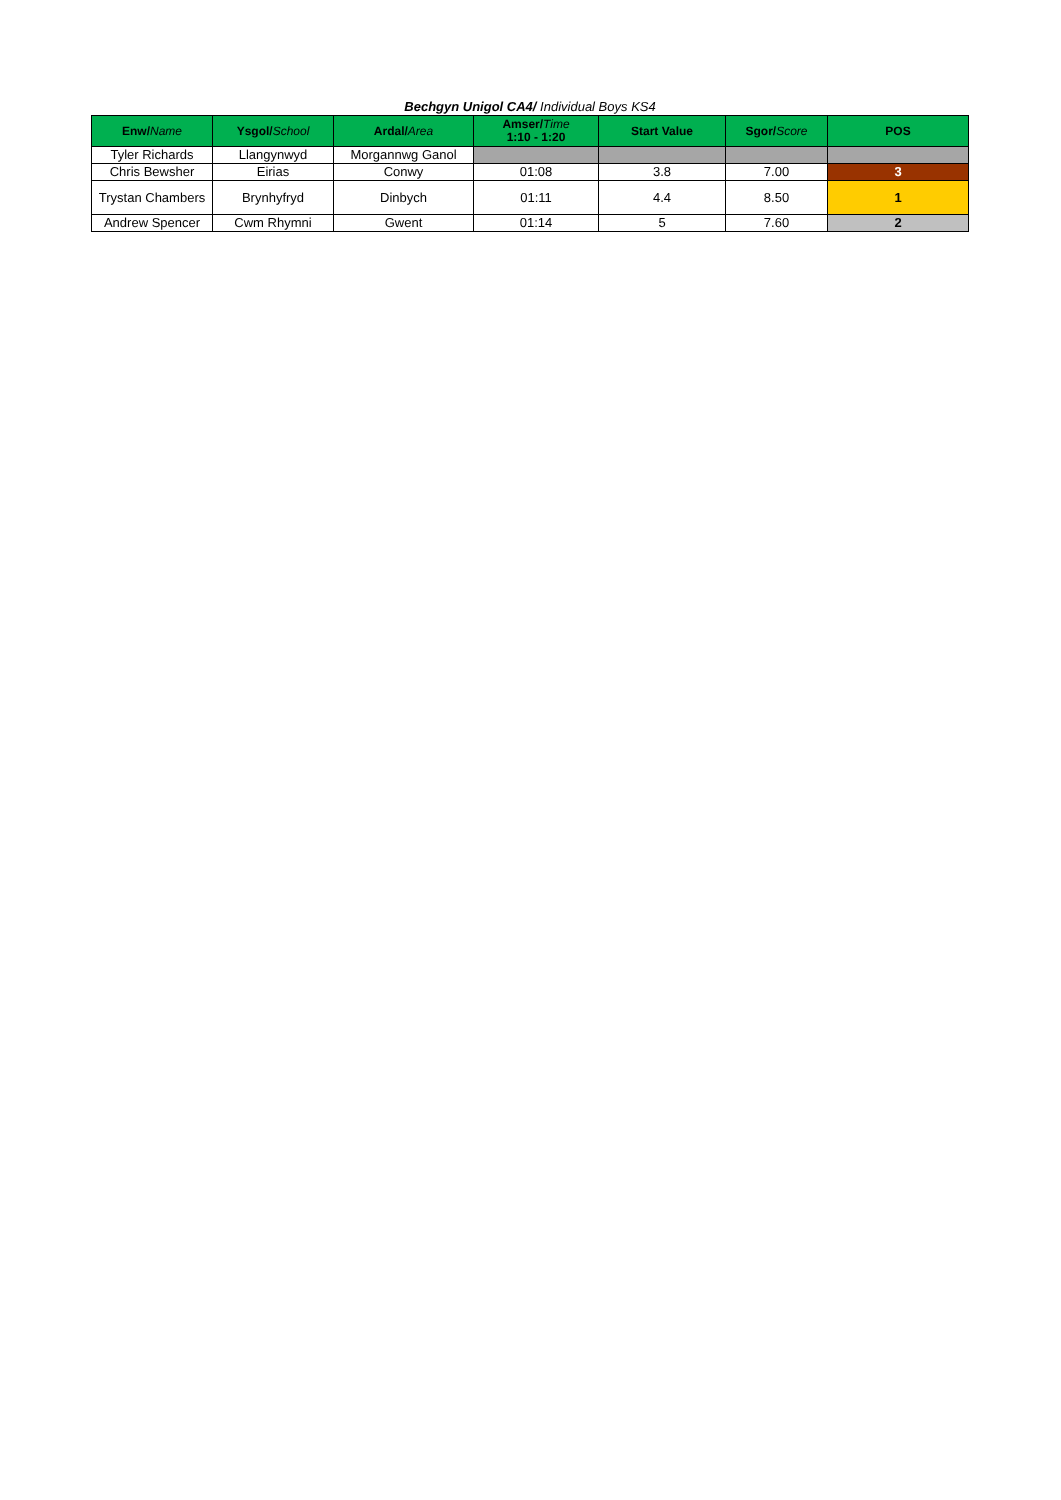Bechgyn Unigol CA4/ Individual Boys KS4
| Enw/ Name | Ysgol/ School | Ardal/ Area | Amser/ Time 1:10 - 1:20 | Start Value | Sgor/ Score | POS |
| --- | --- | --- | --- | --- | --- | --- |
| Tyler Richards | Llangynwyd | Morgannwg Ganol | | | | |
| Chris Bewsher | Eirias | Conwy | 01:08 | 3.8 | 7.00 | 3 |
| Trystan Chambers | Brynhyfryd | Dinbych | 01:11 | 4.4 | 8.50 | 1 |
| Andrew Spencer | Cwm Rhymni | Gwent | 01:14 | 5 | 7.60 | 2 |